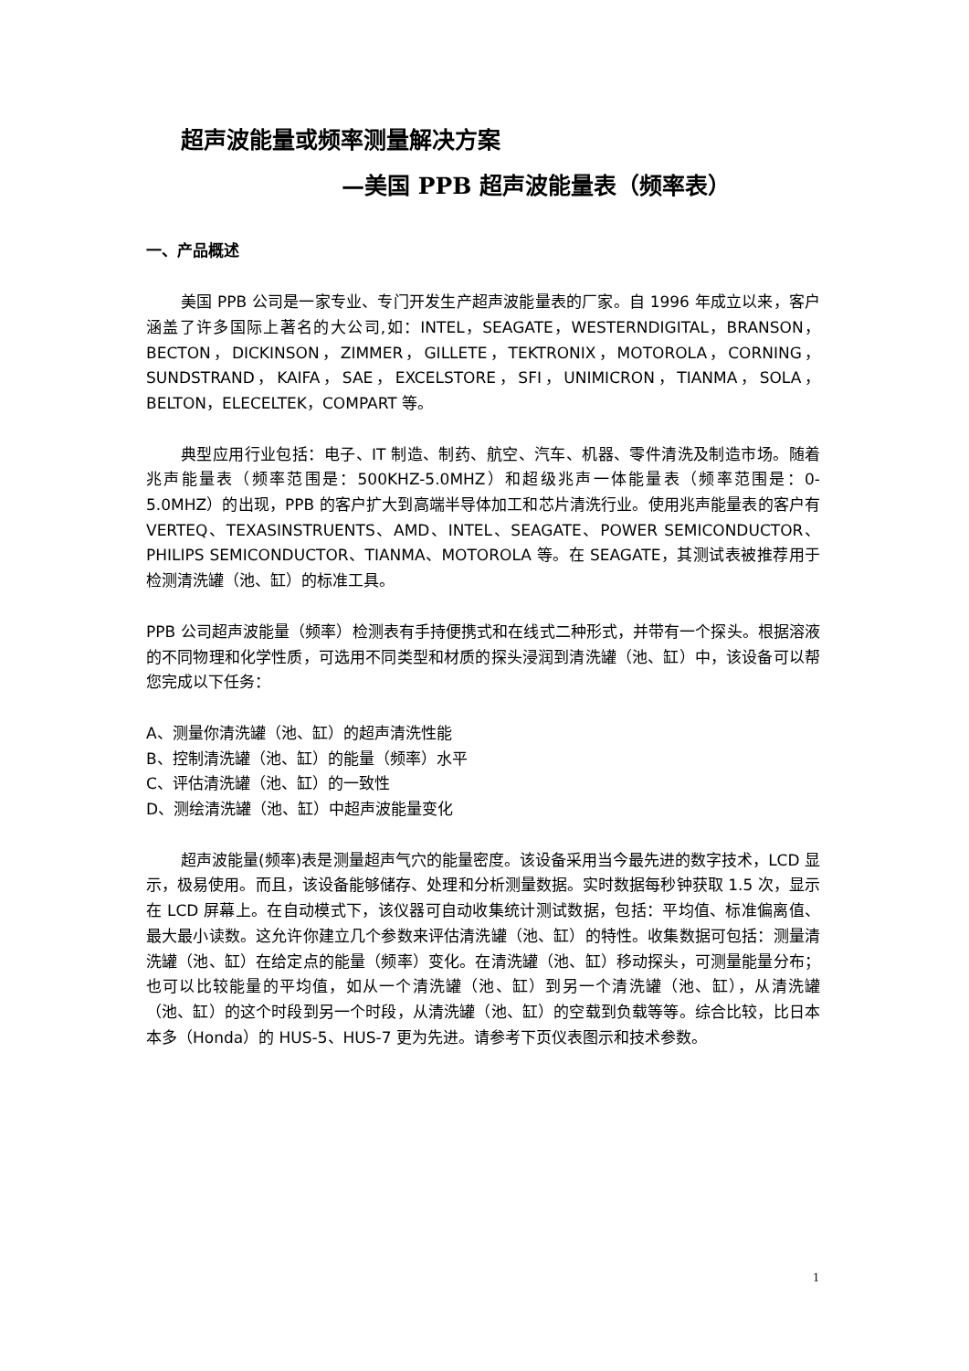超声波能量或频率测量解决方案
—美国 PPB 超声波能量表（频率表）
一、产品概述
美国 PPB 公司是一家专业、专门开发生产超声波能量表的厂家。自 1996 年成立以来，客户涵盖了许多国际上著名的大公司,如：INTEL，SEAGATE，WESTERNDIGITAL，BRANSON，BECTON，DICKINSON，ZIMMER，GILLETE，TEKTRONIX，MOTOROLA，CORNING，SUNDSTRAND，KAIFA，SAE，EXCELSTORE，SFI，UNIMICRON，TIANMA，SOLA，BELTON，ELECELTEK，COMPART 等。
典型应用行业包括：电子、IT 制造、制药、航空、汽车、机器、零件清洗及制造市场。随着兆声能量表（频率范围是：500KHZ-5.0MHZ）和超级兆声一体能量表（频率范围是：0-5.0MHZ）的出现，PPB 的客户扩大到高端半导体加工和芯片清洗行业。使用兆声能量表的客户有 VERTEQ、TEXASINSTRUENTS、AMD、INTEL、SEAGATE、POWER SEMICONDUCTOR、PHILIPS SEMICONDUCTOR、TIANMA、MOTOROLA 等。在 SEAGATE，其测试表被推荐用于检测清洗罐（池、缸）的标准工具。
PPB 公司超声波能量（频率）检测表有手持便携式和在线式二种形式，并带有一个探头。根据溶液的不同物理和化学性质，可选用不同类型和材质的探头浸润到清洗罐（池、缸）中，该设备可以帮您完成以下任务：
A、测量你清洗罐（池、缸）的超声清洗性能
B、控制清洗罐（池、缸）的能量（频率）水平
C、评估清洗罐（池、缸）的一致性
D、测绘清洗罐（池、缸）中超声波能量变化
超声波能量(频率)表是测量超声气穴的能量密度。该设备采用当今最先进的数字技术，LCD 显示，极易使用。而且，该设备能够储存、处理和分析测量数据。实时数据每秒钟获取 1.5 次，显示在 LCD 屏幕上。在自动模式下，该仪器可自动收集统计测试数据，包括：平均值、标准偏离值、最大最小读数。这允许你建立几个参数来评估清洗罐（池、缸）的特性。收集数据可包括：测量清洗罐（池、缸）在给定点的能量（频率）变化。在清洗罐（池、缸）移动探头，可测量能量分布；也可以比较能量的平均值，如从一个清洗罐（池、缸）到另一个清洗罐（池、缸），从清洗罐（池、缸）的这个时段到另一个时段，从清洗罐（池、缸）的空载到负载等等。综合比较，比日本本多（Honda）的 HUS-5、HUS-7 更为先进。请参考下页仪表图示和技术参数。
1